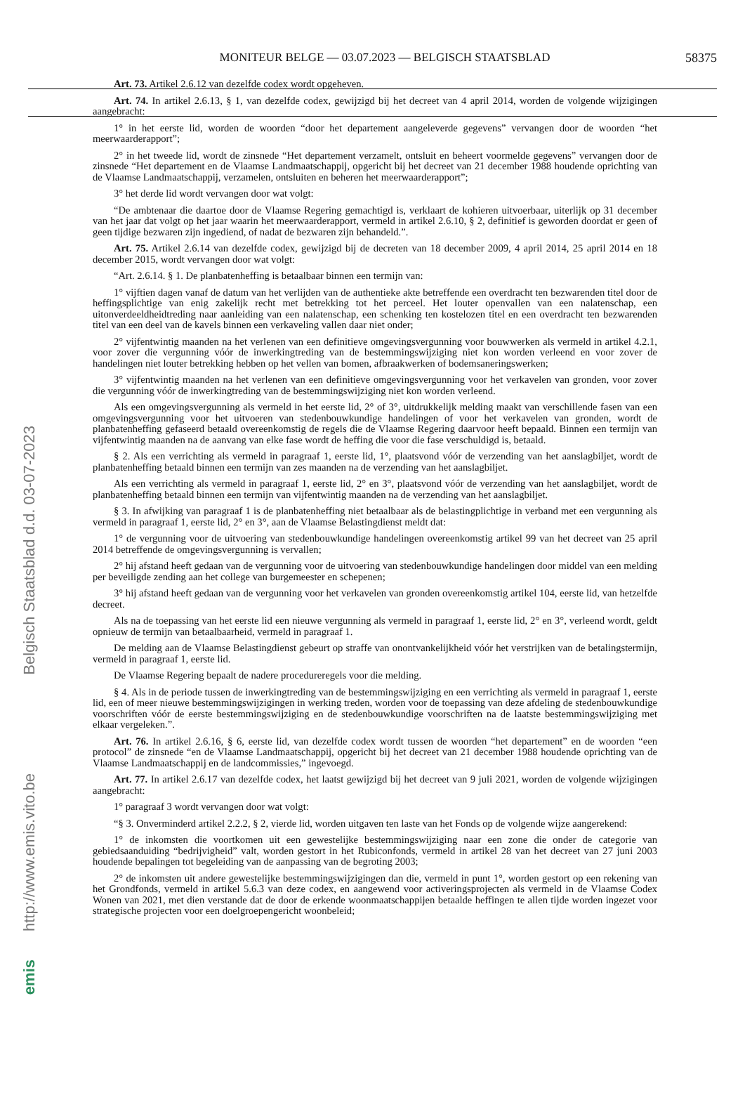MONITEUR BELGE — 03.07.2023 — BELGISCH STAATSBLAD 58375
Belgisch Staatsblad d.d. 03-07-2023
http://www.emis.vito.be
emis
Art. 73. Artikel 2.6.12 van dezelfde codex wordt opgeheven.
Art. 74. In artikel 2.6.13, § 1, van dezelfde codex, gewijzigd bij het decreet van 4 april 2014, worden de volgende wijzigingen aangebracht:
1° in het eerste lid, worden de woorden “door het departement aangeleverde gegevens” vervangen door de woorden “het meerwaarderapport”;
2° in het tweede lid, wordt de zinsnede “Het departement verzamelt, ontsluit en beheert voormelde gegevens” vervangen door de zinsnede “Het departement en de Vlaamse Landmaatschappij, opgericht bij het decreet van 21 december 1988 houdende oprichting van de Vlaamse Landmaatschappij, verzamelen, ontsluiten en beheren het meerwaarderapport”;
3° het derde lid wordt vervangen door wat volgt:
“De ambtenaar die daartoe door de Vlaamse Regering gemachtigd is, verklaart de kohieren uitvoerbaar, uiterlijk op 31 december van het jaar dat volgt op het jaar waarin het meerwaarderapport, vermeld in artikel 2.6.10, § 2, definitief is geworden doordat er geen of geen tijdige bezwaren zijn ingediend, of nadat de bezwaren zijn behandeld.”.
Art. 75. Artikel 2.6.14 van dezelfde codex, gewijzigd bij de decreten van 18 december 2009, 4 april 2014, 25 april 2014 en 18 december 2015, wordt vervangen door wat volgt:
“Art. 2.6.14. § 1. De planbatenheffing is betaalbaar binnen een termijn van:
1° vijftien dagen vanaf de datum van het verlijden van de authentieke akte betreffende een overdracht ten bezwarenden titel door de heffingsplichtige van enig zakelijk recht met betrekking tot het perceel. Het louter openvallen van een nalatenschap, een uitonverdeeldheidtreding naar aanleiding van een nalatenschap, een schenking ten kostelozen titel en een overdracht ten bezwarenden titel van een deel van de kavels binnen een verkaveling vallen daar niet onder;
2° vijfentwintig maanden na het verlenen van een definitieve omgevingsvergunning voor bouwwerken als vermeld in artikel 4.2.1, voor zover die vergunning vóór de inwerkingtreding van de bestemmingswijziging niet kon worden verleend en voor zover de handelingen niet louter betrekking hebben op het vellen van bomen, afbraakwerken of bodemsaneringswerken;
3° vijfentwintig maanden na het verlenen van een definitieve omgevingsvergunning voor het verkavelen van gronden, voor zover die vergunning vóór de inwerkingtreding van de bestemmingswijziging niet kon worden verleend.
Als een omgevingsvergunning als vermeld in het eerste lid, 2° of 3°, uitdrukkelijk melding maakt van verschillende fasen van een omgevingsvergunning voor het uitvoeren van stedenbouwkundige handelingen of voor het verkavelen van gronden, wordt de planbatenheffing gefaseerd betaald overeenkomstig de regels die de Vlaamse Regering daarvoor heeft bepaald. Binnen een termijn van vijfentwintig maanden na de aanvang van elke fase wordt de heffing die voor die fase verschuldigd is, betaald.
§ 2. Als een verrichting als vermeld in paragraaf 1, eerste lid, 1°, plaatsvond vóór de verzending van het aanslagbiljet, wordt de planbatenheffing betaald binnen een termijn van zes maanden na de verzending van het aanslagbiljet.
Als een verrichting als vermeld in paragraaf 1, eerste lid, 2° en 3°, plaatsvond vóór de verzending van het aanslagbiljet, wordt de planbatenheffing betaald binnen een termijn van vijfentwintig maanden na de verzending van het aanslagbiljet.
§ 3. In afwijking van paragraaf 1 is de planbatenheffing niet betaalbaar als de belastingplichtige in verband met een vergunning als vermeld in paragraaf 1, eerste lid, 2° en 3°, aan de Vlaamse Belastingdienst meldt dat:
1° de vergunning voor de uitvoering van stedenbouwkundige handelingen overeenkomstig artikel 99 van het decreet van 25 april 2014 betreffende de omgevingsvergunning is vervallen;
2° hij afstand heeft gedaan van de vergunning voor de uitvoering van stedenbouwkundige handelingen door middel van een melding per beveiligde zending aan het college van burgemeester en schepenen;
3° hij afstand heeft gedaan van de vergunning voor het verkavelen van gronden overeenkomstig artikel 104, eerste lid, van hetzelfde decreet.
Als na de toepassing van het eerste lid een nieuwe vergunning als vermeld in paragraaf 1, eerste lid, 2° en 3°, verleend wordt, geldt opnieuw de termijn van betaalbaarheid, vermeld in paragraaf 1.
De melding aan de Vlaamse Belastingdienst gebeurt op straffe van onontvankelijkheid vóór het verstrijken van de betalingstermijn, vermeld in paragraaf 1, eerste lid.
De Vlaamse Regering bepaalt de nadere procedureregels voor die melding.
§ 4. Als in de periode tussen de inwerkingtreding van de bestemmingswijziging en een verrichting als vermeld in paragraaf 1, eerste lid, een of meer nieuwe bestemmingswijzigingen in werking treden, worden voor de toepassing van deze afdeling de stedenbouwkundige voorschriften vóór de eerste bestemmingswijziging en de stedenbouwkundige voorschriften na de laatste bestemmingswijziging met elkaar vergeleken.”.
Art. 76. In artikel 2.6.16, § 6, eerste lid, van dezelfde codex wordt tussen de woorden “het departement” en de woorden “een protocol” de zinsnede “en de Vlaamse Landmaatschappij, opgericht bij het decreet van 21 december 1988 houdende oprichting van de Vlaamse Landmaatschappij en de landcommissies,” ingevoegd.
Art. 77. In artikel 2.6.17 van dezelfde codex, het laatst gewijzigd bij het decreet van 9 juli 2021, worden de volgende wijzigingen aangebracht:
1° paragraaf 3 wordt vervangen door wat volgt:
“§ 3. Onverminderd artikel 2.2.2, § 2, vierde lid, worden uitgaven ten laste van het Fonds op de volgende wijze aangerekend:
1° de inkomsten die voortkomen uit een gewestelijke bestemmingswijziging naar een zone die onder de categorie van gebiedsaanduiding “bedrijvigheid” valt, worden gestort in het Rubiconfonds, vermeld in artikel 28 van het decreet van 27 juni 2003 houdende bepalingen tot begeleiding van de aanpassing van de begroting 2003;
2° de inkomsten uit andere gewestelijke bestemmingswijzigingen dan die, vermeld in punt 1°, worden gestort op een rekening van het Grondfonds, vermeld in artikel 5.6.3 van deze codex, en aangewend voor activeringsprojecten als vermeld in de Vlaamse Codex Wonen van 2021, met dien verstande dat de door de erkende woonmaatschappijen betaalde heffingen te allen tijde worden ingezet voor strategische projecten voor een doelgroepengericht woonbeleid;